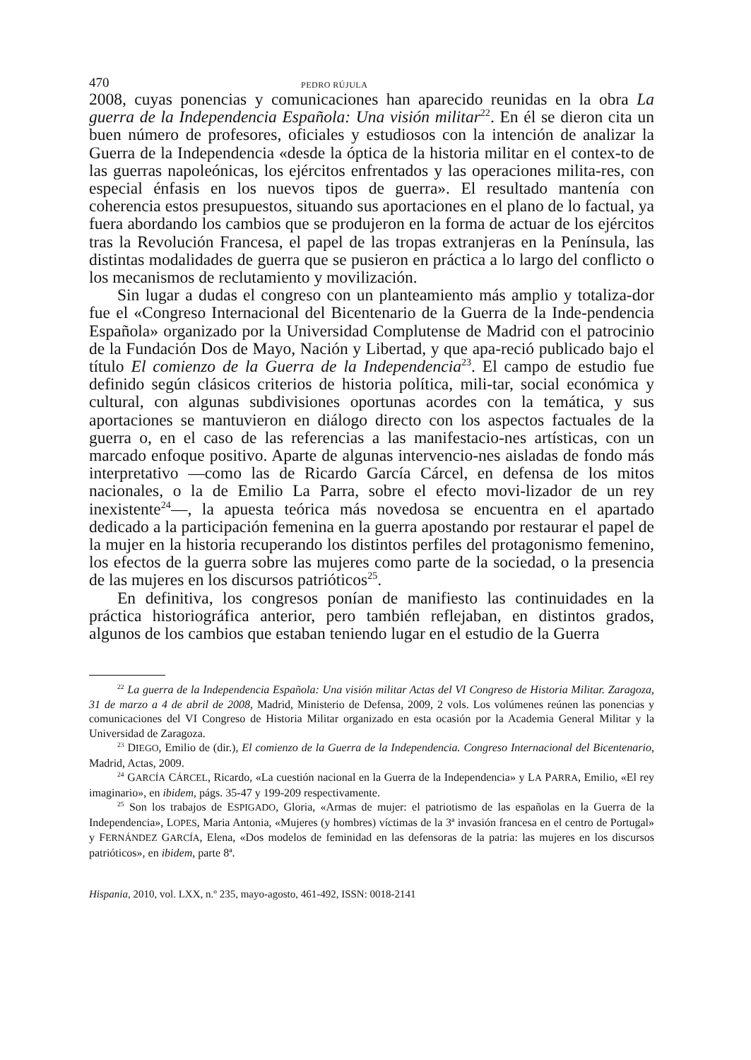470 PEDRO RÚJULA
2008, cuyas ponencias y comunicaciones han aparecido reunidas en la obra La guerra de la Independencia Española: Una visión militar<sup>22</sup>. En él se dieron cita un buen número de profesores, oficiales y estudiosos con la intención de analizar la Guerra de la Independencia «desde la óptica de la historia militar en el contex-to de las guerras napoleónicas, los ejércitos enfrentados y las operaciones milita-res, con especial énfasis en los nuevos tipos de guerra». El resultado mantenía con coherencia estos presupuestos, situando sus aportaciones en el plano de lo factual, ya fuera abordando los cambios que se produjeron en la forma de actuar de los ejércitos tras la Revolución Francesa, el papel de las tropas extranjeras en la Península, las distintas modalidades de guerra que se pusieron en práctica a lo largo del conflicto o los mecanismos de reclutamiento y movilización.
Sin lugar a dudas el congreso con un planteamiento más amplio y totaliza-dor fue el «Congreso Internacional del Bicentenario de la Guerra de la Inde-pendencia Española» organizado por la Universidad Complutense de Madrid con el patrocinio de la Fundación Dos de Mayo, Nación y Libertad, y que apa-reció publicado bajo el título El comienzo de la Guerra de la Independencia<sup>23</sup>. El campo de estudio fue definido según clásicos criterios de historia política, mili-tar, social económica y cultural, con algunas subdivisiones oportunas acordes con la temática, y sus aportaciones se mantuvieron en diálogo directo con los aspectos factuales de la guerra o, en el caso de las referencias a las manifestacio-nes artísticas, con un marcado enfoque positivo. Aparte de algunas intervencio-nes aisladas de fondo más interpretativo —como las de Ricardo García Cárcel, en defensa de los mitos nacionales, o la de Emilio La Parra, sobre el efecto movi-lizador de un rey inexistente<sup>24</sup>—, la apuesta teórica más novedosa se encuentra en el apartado dedicado a la participación femenina en la guerra apostando por restaurar el papel de la mujer en la historia recuperando los distintos perfiles del protagonismo femenino, los efectos de la guerra sobre las mujeres como parte de la sociedad, o la presencia de las mujeres en los discursos patrióticos<sup>25</sup>.
En definitiva, los congresos ponían de manifiesto las continuidades en la práctica historiográfica anterior, pero también reflejaban, en distintos grados, algunos de los cambios que estaban teniendo lugar en el estudio de la Guerra
<sup>22</sup> La guerra de la Independencia Española: Una visión militar Actas del VI Congreso de Historia Militar. Zaragoza, 31 de marzo a 4 de abril de 2008, Madrid, Ministerio de Defensa, 2009, 2 vols. Los volúmenes reúnen las ponencias y comunicaciones del VI Congreso de Historia Militar organizado en esta ocasión por la Academia General Militar y la Universidad de Zaragoza.
<sup>23</sup> DIEGO, Emilio de (dir.), El comienzo de la Guerra de la Independencia. Congreso Internacional del Bicentenario, Madrid, Actas, 2009.
<sup>24</sup> GARCÍA CÁRCEL, Ricardo, «La cuestión nacional en la Guerra de la Independencia» y LA PARRA, Emilio, «El rey imaginario», en ibidem, págs. 35-47 y 199-209 respectivamente.
<sup>25</sup> Son los trabajos de ESPIGADO, Gloria, «Armas de mujer: el patriotismo de las españolas en la Guerra de la Independencia», LOPES, Maria Antonia, «Mujeres (y hombres) víctimas de la 3ª invasión francesa en el centro de Portugal» y FERNÁNDEZ GARCÍA, Elena, «Dos modelos de feminidad en las defensoras de la patria: las mujeres en los discursos patrióticos», en ibidem, parte 8ª.
Hispania, 2010, vol. LXX, n.º 235, mayo-agosto, 461-492, ISSN: 0018-2141